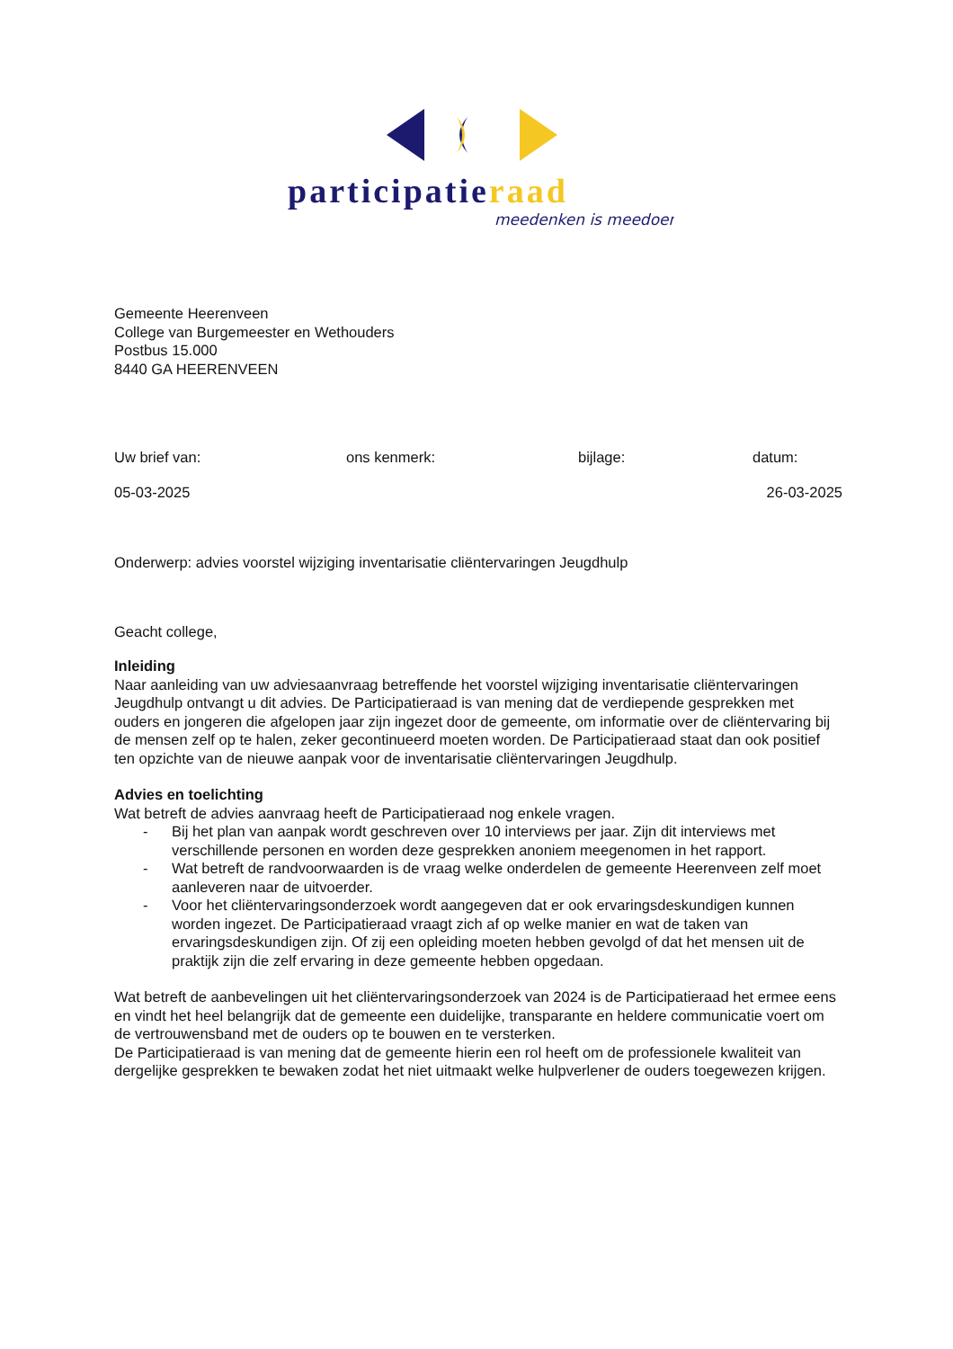participatieraad
meedenken is meedoen
Gemeente Heerenveen
College van Burgemeester en Wethouders
Postbus 15.000
8440 GA HEERENVEEN
Uw brief van: ons kenmerk: bijlage: datum:
05-03-2025 26-03-2025
Onderwerp: advies voorstel wijziging inventarisatie cliëntervaringen Jeugdhulp
Geacht college,
Inleiding
Naar aanleiding van uw adviesaanvraag betreffende het voorstel wijziging inventarisatie cliëntervaringen Jeugdhulp ontvangt u dit advies. De Participatieraad is van mening dat de verdiepende gesprekken met ouders en jongeren die afgelopen jaar zijn ingezet door de gemeente, om informatie over de cliëntervaring bij de mensen zelf op te halen, zeker gecontinueerd moeten worden. De Participatieraad staat dan ook positief ten opzichte van de nieuwe aanpak voor de inventarisatie cliëntervaringen Jeugdhulp.
Advies en toelichting
Wat betreft de advies aanvraag heeft de Participatieraad nog enkele vragen.
- Bij het plan van aanpak wordt geschreven over 10 interviews per jaar. Zijn dit interviews met verschillende personen en worden deze gesprekken anoniem meegenomen in het rapport.
- Wat betreft de randvoorwaarden is de vraag welke onderdelen de gemeente Heerenveen zelf moet aanleveren naar de uitvoerder.
- Voor het cliëntervaringsonderzoek wordt aangegeven dat er ook ervaringsdeskundigen kunnen worden ingezet. De Participatieraad vraagt zich af op welke manier en wat de taken van ervaringsdeskundigen zijn. Of zij een opleiding moeten hebben gevolgd of dat het mensen uit de praktijk zijn die zelf ervaring in deze gemeente hebben opgedaan.
Wat betreft de aanbevelingen uit het cliëntervaringsonderzoek van 2024 is de Participatieraad het ermee eens en vindt het heel belangrijk dat de gemeente een duidelijke, transparante en heldere communicatie voert om de vertrouwensband met de ouders op te bouwen en te versterken.
De Participatieraad is van mening dat de gemeente hierin een rol heeft om de professionele kwaliteit van dergelijke gesprekken te bewaken zodat het niet uitmaakt welke hulpverlener de ouders toegewezen krijgen.